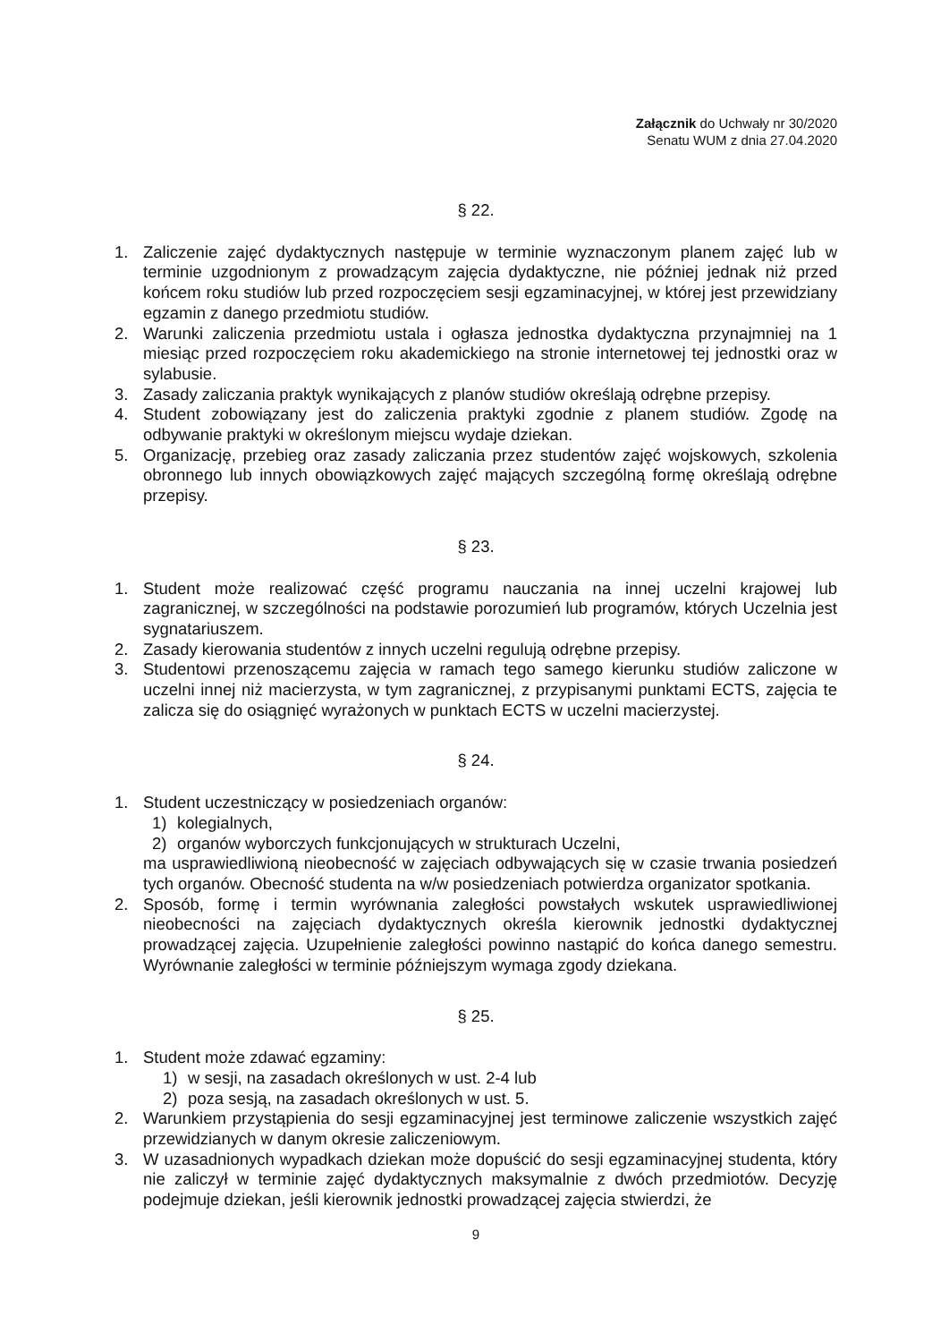Załącznik do Uchwały nr 30/2020
Senatu WUM z dnia 27.04.2020
§ 22.
1. Zaliczenie zajęć dydaktycznych następuje w terminie wyznaczonym planem zajęć lub w terminie uzgodnionym z prowadzącym zajęcia dydaktyczne, nie później jednak niż przed końcem roku studiów lub przed rozpoczęciem sesji egzaminacyjnej, w której jest przewidziany egzamin z danego przedmiotu studiów.
2. Warunki zaliczenia przedmiotu ustala i ogłasza jednostka dydaktyczna przynajmniej na 1 miesiąc przed rozpoczęciem roku akademickiego na stronie internetowej tej jednostki oraz w sylabusie.
3. Zasady zaliczania praktyk wynikających z planów studiów określają odrębne przepisy.
4. Student zobowiązany jest do zaliczenia praktyki zgodnie z planem studiów. Zgodę na odbywanie praktyki w określonym miejscu wydaje dziekan.
5. Organizację, przebieg oraz zasady zaliczania przez studentów zajęć wojskowych, szkolenia obronnego lub innych obowiązkowych zajęć mających szczególną formę określają odrębne przepisy.
§ 23.
1. Student może realizować część programu nauczania na innej uczelni krajowej lub zagranicznej, w szczególności na podstawie porozumień lub programów, których Uczelnia jest sygnatariuszem.
2. Zasady kierowania studentów z innych uczelni regulują odrębne przepisy.
3. Studentowi przenoszącemu zajęcia w ramach tego samego kierunku studiów zaliczone w uczelni innej niż macierzysta, w tym zagranicznej, z przypisanymi punktami ECTS, zajęcia te zalicza się do osiągnięć wyrażonych w punktach ECTS w uczelni macierzystej.
§ 24.
1. Student uczestniczący w posiedzeniach organów:
1) kolegialnych,
2) organów wyborczych funkcjonujących w strukturach Uczelni,
ma usprawiedliwioną nieobecność w zajęciach odbywających się w czasie trwania posiedzeń tych organów. Obecność studenta na w/w posiedzeniach potwierdza organizator spotkania.
2. Sposób, formę i termin wyrównania zaległości powstałych wskutek usprawiedliwionej nieobecności na zajęciach dydaktycznych określa kierownik jednostki dydaktycznej prowadzącej zajęcia. Uzupełnienie zaległości powinno nastąpić do końca danego semestru. Wyrównanie zaległości w terminie późniejszym wymaga zgody dziekana.
§ 25.
1. Student może zdawać egzaminy:
1) w sesji, na zasadach określonych w ust. 2-4 lub
2) poza sesją, na zasadach określonych w ust. 5.
2. Warunkiem przystąpienia do sesji egzaminacyjnej jest terminowe zaliczenie wszystkich zajęć przewidzianych w danym okresie zaliczeniowym.
3. W uzasadnionych wypadkach dziekan może dopuścić do sesji egzaminacyjnej studenta, który nie zaliczył w terminie zajęć dydaktycznych maksymalnie z dwóch przedmiotów. Decyzję podejmuje dziekan, jeśli kierownik jednostki prowadzącej zajęcia stwierdzi, że
9